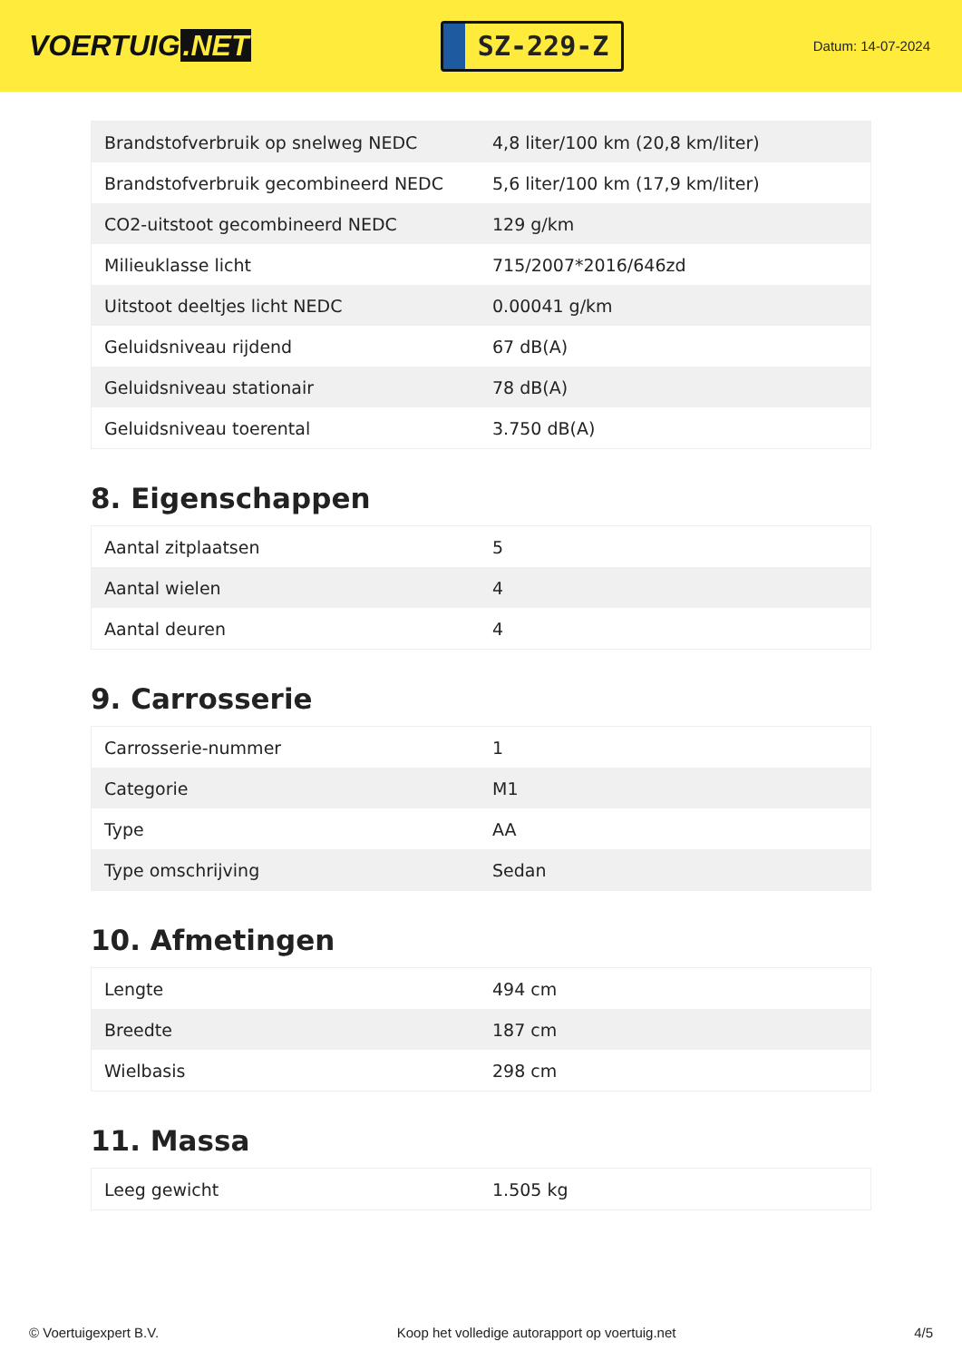VOERTUIG.NET
SZ-229-Z
Datum: 14-07-2024
| Brandstofverbruik op snelweg NEDC | 4,8 liter/100 km (20,8 km/liter) |
| Brandstofverbruik gecombineerd NEDC | 5,6 liter/100 km (17,9 km/liter) |
| CO2-uitstoot gecombineerd NEDC | 129 g/km |
| Milieuklasse licht | 715/2007*2016/646zd |
| Uitstoot deeltjes licht NEDC | 0.00041 g/km |
| Geluidsniveau rijdend | 67 dB(A) |
| Geluidsniveau stationair | 78 dB(A) |
| Geluidsniveau toerental | 3.750 dB(A) |
8. Eigenschappen
| Aantal zitplaatsen | 5 |
| Aantal wielen | 4 |
| Aantal deuren | 4 |
9. Carrosserie
| Carrosserie-nummer | 1 |
| Categorie | M1 |
| Type | AA |
| Type omschrijving | Sedan |
10. Afmetingen
| Lengte | 494 cm |
| Breedte | 187 cm |
| Wielbasis | 298 cm |
11. Massa
| Leeg gewicht | 1.505 kg |
© Voertuigexpert B.V. Koop het volledige autorapport op voertuig.net 4/5